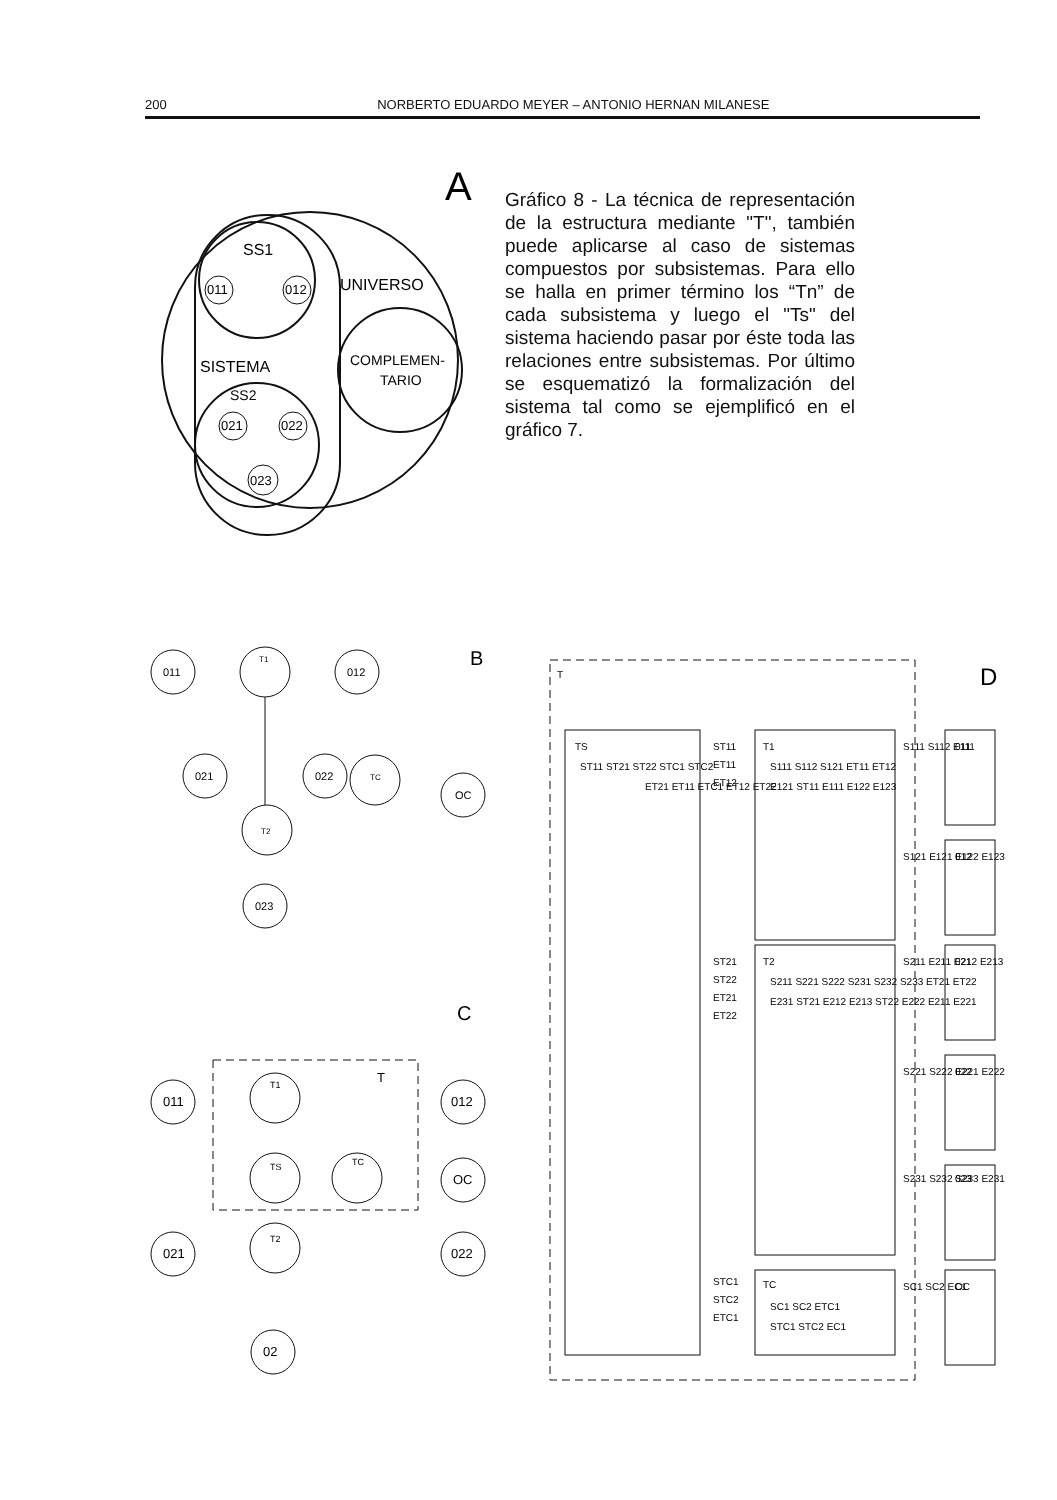200 NORBERTO EDUARDO MEYER – ANTONIO HERNAN MILANESE
A
SS1
UNIVERSO
SISTEMA
SS2
COMPLEMEN-
TARIO
011
012
021
022
023
Gráfico 8 - La técnica de representación de la estructura mediante "T", también puede aplicarse al caso de sistemas compuestos por subsistemas. Para ello se halla en primer término los “Tn” de cada subsistema y luego el "Ts" del sistema haciendo pasar por éste toda las relaciones entre subsistemas. Por último se esquematizó la formalización del sistema tal como se ejemplificó en el gráfico 7.
B
011
012
T1
021
022
TC
OC
T2
023
C
T
011
012
T1
TS
TC
OC
021
022
T2
02
T
D
TS
ST11 ST21 ST22 STC1 STC2
ET21 ET11 ETC1 ET12 ET22
ST11
ET11
ET12
T1
S111 S112 S121 ET11 ET12
E121 ST11 E111 E122 E123
ST21
ST22
ET21
ET22
T2
S211 S221 S222 S231 S232 S233 ET21 ET22
E231 ST21 E212 E213 ST22 E222 E211 E221
STC1
STC2
ETC1
TC
SC1 SC2 ETC1
STC1 STC2 EC1
S111 S112 E111
011
S121 E121 E122 E123
012
S211 E211 E212 E213
021
S221 S222 E221 E222
022
S231 S232 S233 E231
023
SC1 SC2 EC1
OC